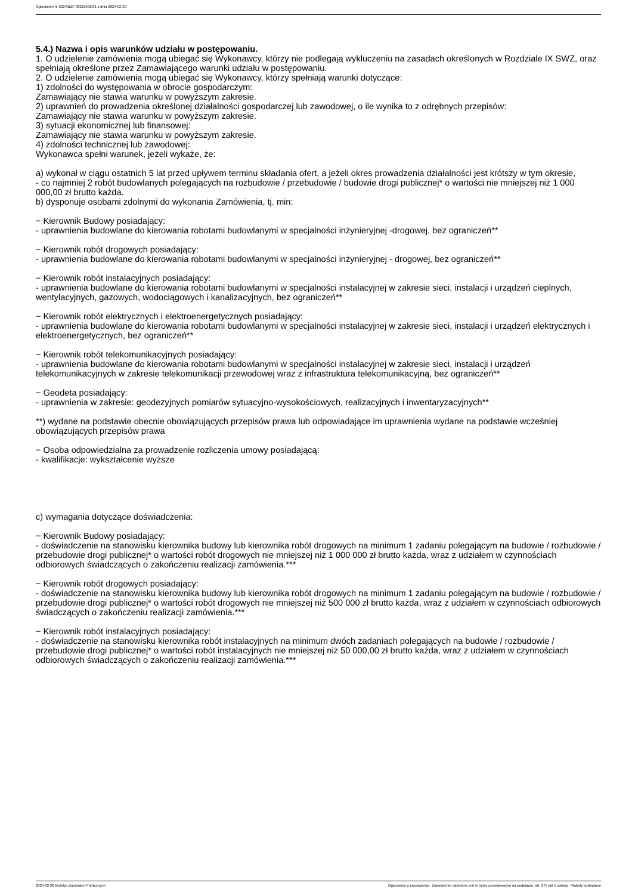Ogłoszenie nr 2024/BZP 00210508/01 z dnia 2024-02-20
5.4.) Nazwa i opis warunków udziału w postępowaniu.
1. O udzielenie zamówienia mogą ubiegać się Wykonawcy, którzy nie podlegają wykluczeniu na zasadach określonych w Rozdziale IX SWZ, oraz spełniają określone przez Zamawiającego warunki udziału w postępowaniu.
2. O udzielenie zamówienia mogą ubiegać się Wykonawcy, którzy spełniają warunki dotyczące:
1) zdolności do występowania w obrocie gospodarczym:
Zamawiający nie stawia warunku w powyższym zakresie.
2) uprawnień do prowadzenia określonej działalności gospodarczej lub zawodowej, o ile wynika to z odrębnych przepisów:
Zamawiający nie stawia warunku w powyższym zakresie.
3) sytuacji ekonomicznej lub finansowej:
Zamawiający nie stawia warunku w powyższym zakresie.
4) zdolności technicznej lub zawodowej:
Wykonawca spełni warunek, jeżeli wykaże, że:
a) wykonał w ciągu ostatnich 5 lat przed upływem terminu składania ofert, a jeżeli okres prowadzenia działalności jest krótszy w tym okresie,
- co najmniej 2 robót budowlanych polegających na rozbudowie / przebudowie / budowie drogi publicznej* o wartości nie mniejszej niż 1 000 000,00 zł brutto każda.
b) dysponuje osobami zdolnymi do wykonania Zamówienia, tj. min:
− Kierownik Budowy posiadający:
- uprawnienia budowlane do kierowania robotami budowlanymi w specjalności inżynieryjnej -drogowej, bez ograniczeń**
− Kierownik robót drogowych posiadający:
- uprawnienia budowlane do kierowania robotami budowlanymi w specjalności inżynieryjnej - drogowej, bez ograniczeń**
− Kierownik robót instalacyjnych posiadający:
- uprawnienia budowlane do kierowania robotami budowlanymi w specjalności instalacyjnej w zakresie sieci, instalacji i urządzeń cieplnych, wentylacyjnych, gazowych, wodociągowych i kanalizacyjnych, bez ograniczeń**
− Kierownik robót elektrycznych i elektroenergetycznych posiadający:
- uprawnienia budowlane do kierowania robotami budowlanymi w specjalności instalacyjnej w zakresie sieci, instalacji i urządzeń elektrycznych i elektroenergetycznych, bez ograniczeń**
− Kierownik robót telekomunikacyjnych posiadający:
- uprawnienia budowlane do kierowania robotami budowlanymi w specjalności instalacyjnej w zakresie sieci, instalacji i urządzeń telekomunikacyjnych w zakresie telekomunikacji przewodowej wraz z infrastruktura telekomunikacyjną, bez ograniczeń**
− Geodeta posiadający:
- uprawnienia w zakresie: geodezyjnych pomiarów sytuacyjno-wysokościowych, realizacyjnych i inwentaryzacyjnych**
**) wydane na podstawie obecnie obowiązujących przepisów prawa lub odpowiadające im uprawnienia wydane na podstawie wcześniej obowiązujących przepisów prawa
− Osoba odpowiedzialna za prowadzenie rozliczenia umowy posiadającą:
- kwalifikacje: wykształcenie wyższe
c) wymagania dotyczące doświadczenia:
− Kierownik Budowy posiadający:
- doświadczenie na stanowisku kierownika budowy lub kierownika robót drogowych na minimum 1 zadaniu polegającym na budowie / rozbudowie / przebudowie drogi publicznej* o wartości robót drogowych nie mniejszej niż 1 000 000 zł brutto każda, wraz z udziałem w czynnościach odbiorowych świadczących o zakończeniu realizacji zamówienia.***
− Kierownik robót drogowych posiadający:
- doświadczenie na stanowisku kierownika budowy lub kierownika robót drogowych na minimum 1 zadaniu polegającym na budowie / rozbudowie / przebudowie drogi publicznej* o wartości robót drogowych nie mniejszej niż 500 000 zł brutto każda, wraz z udziałem w czynnościach odbiorowych świadczących o zakończeniu realizacji zamówienia.***
− Kierownik robót instalacyjnych posiadający:
- doświadczenie na stanowisku kierownika robót instalacyjnych na minimum dwóch zadaniach polegających na budowie / rozbudowie / przebudowie drogi publicznej* o wartości robót instalacyjnych nie mniejszej niż 50 000,00 zł brutto każda, wraz z udziałem w czynnościach odbiorowych świadczących o zakończeniu realizacji zamówienia.***
2024-02-20 Biuletyn Zamówień Publicznych Ogłoszenie o zamówieniu - Zamówienie udzielane jest w trybie podstawowym na podstawie: art. 275 pkt 1 ustawy - Roboty budowlane